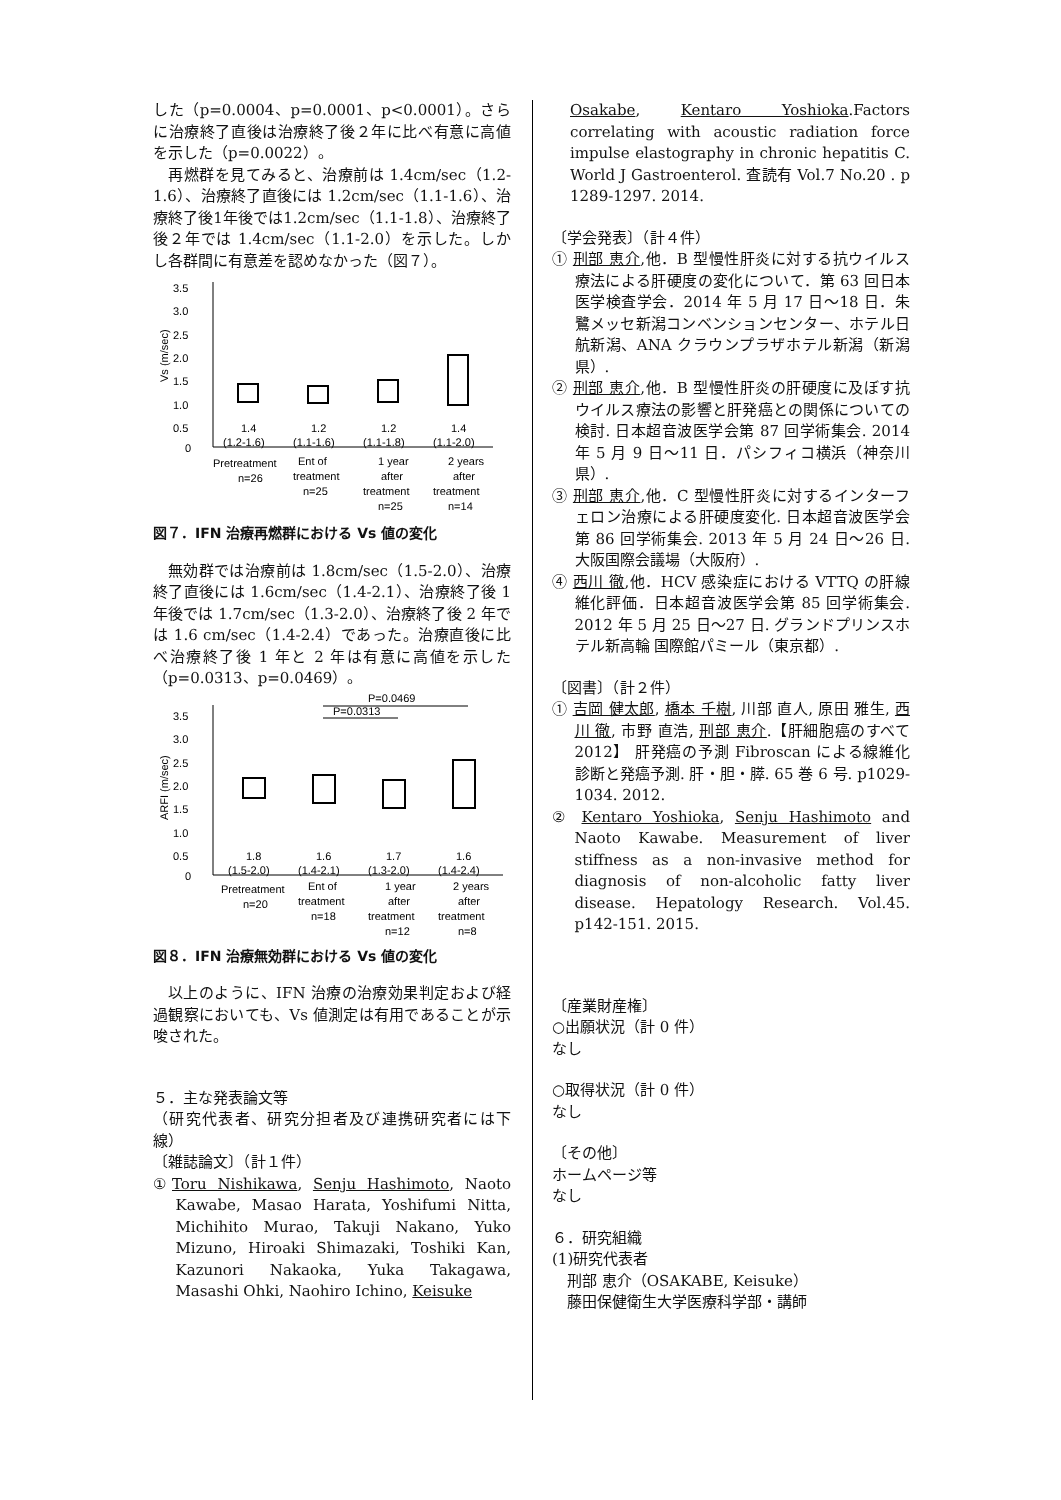した（p=0.0004、p=0.0001、p<0.0001）。さらに治療終了直後は治療終了後２年に比べ有意に高値を示した（p=0.0022）。
再燃群を見てみると、治療前は 1.4cm/sec（1.2-1.6）、治療終了直後には 1.2cm/sec（1.1-1.6）、治療終了後1年後では1.2cm/sec（1.1-1.8）、治療終了後２年では 1.4cm/sec（1.1-2.0）を示した。しかし各群間に有意差を認めなかった（図７）。
3.5
3.0
2.5
2.0
1.5
1.0
0.5
0
Vs (m/sec)
1.4
1.2
1.2
1.4
(1.2-1.6)
(1.1-1.6)
(1.1-1.8)
(1.1-2.0)
Pretreatment
Ent of
1 year
2 years
n=26
treatment
after
after
n=25
treatment
treatment
n=25
n=14
図７．IFN 治療再燃群における Vs 値の変化
無効群では治療前は 1.8cm/sec（1.5-2.0）、治療終了直後には 1.6cm/sec（1.4-2.1）、治療終了後 1 年後では 1.7cm/sec（1.3-2.0）、治療終了後 2 年では 1.6 cm/sec（1.4-2.4）であった。治療直後に比べ治療終了後 1 年と 2 年は有意に高値を示した（p=0.0313、p=0.0469）。
P=0.0469
P=0.0313
3.5
3.0
2.5
2.0
1.5
1.0
0.5
0
ARFI (m/sec)
1.8
1.6
1.7
1.6
(1.5-2.0)
(1.4-2.1)
(1.3-2.0)
(1.4-2.4)
Pretreatment
Ent of
1 year
2 years
n=20
treatment
after
after
n=18
treatment
treatment
n=12
n=8
図８．IFN 治療無効群における Vs 値の変化
以上のように、IFN 治療の治療効果判定および経過観察においても、Vs 値測定は有用であることが示唆された。
５．主な発表論文等
（研究代表者、研究分担者及び連携研究者には下線）
〔雑誌論文〕（計１件）
①Toru Nishikawa, Senju Hashimoto, Naoto Kawabe, Masao Harata, Yoshifumi Nitta, Michihito Murao, Takuji Nakano, Yuko Mizuno, Hiroaki Shimazaki, Toshiki Kan, Kazunori Nakaoka, Yuka Takagawa, Masashi Ohki, Naohiro Ichino, Keisuke
Osakabe, Kentaro Yoshioka.Factors correlating with acoustic radiation force impulse elastography in chronic hepatitis C. World J Gastroenterol. 査読有 Vol.7 No.20 . p 1289-1297. 2014.
〔学会発表〕（計４件）
① 刑部 恵介,他．B 型慢性肝炎に対する抗ウイルス療法による肝硬度の変化について．第 63 回日本医学検査学会．2014 年 5 月 17 日〜18 日．朱鷺メッセ新潟コンベンションセンター、ホテル日航新潟、ANA クラウンプラザホテル新潟（新潟県）.
② 刑部 恵介,他．B 型慢性肝炎の肝硬度に及ぼす抗ウイルス療法の影響と肝発癌との関係についての検討. 日本超音波医学会第 87 回学術集会. 2014 年 5 月 9 日〜11 日．パシフィコ横浜（神奈川県）.
③ 刑部 恵介,他．C 型慢性肝炎に対するインターフェロン治療による肝硬度変化. 日本超音波医学会第 86 回学術集会. 2013 年 5 月 24 日〜26 日. 大阪国際会議場（大阪府）.
④ 西川 徹,他．HCV 感染症における VTTQ の肝線維化評価．日本超音波医学会第 85 回学術集会. 2012 年 5 月 25 日〜27 日. グランドプリンスホテル新高輪 国際館パミール（東京都）.
〔図書〕（計２件）
① 吉岡 健太郎, 橋本 千樹, 川部 直人, 原田 雅生, 西川 徹, 市野 直浩, 刑部 恵介.【肝細胞癌のすべて 2012】 肝発癌の予測 Fibroscan による線維化診断と発癌予測. 肝・胆・膵. 65 巻 6 号. p1029-1034. 2012.
② Kentaro Yoshioka, Senju Hashimoto and Naoto Kawabe. Measurement of liver stiffness as a non-invasive method for diagnosis of non-alcoholic fatty liver disease. Hepatology Research. Vol.45. p142-151. 2015.
〔産業財産権〕
○出願状況（計 0 件）
なし
○取得状況（計 0 件）
なし
〔その他〕
ホームページ等
なし
６．研究組織
(1)研究代表者
　刑部 恵介（OSAKABE, Keisuke）
　藤田保健衛生大学医療科学部・講師